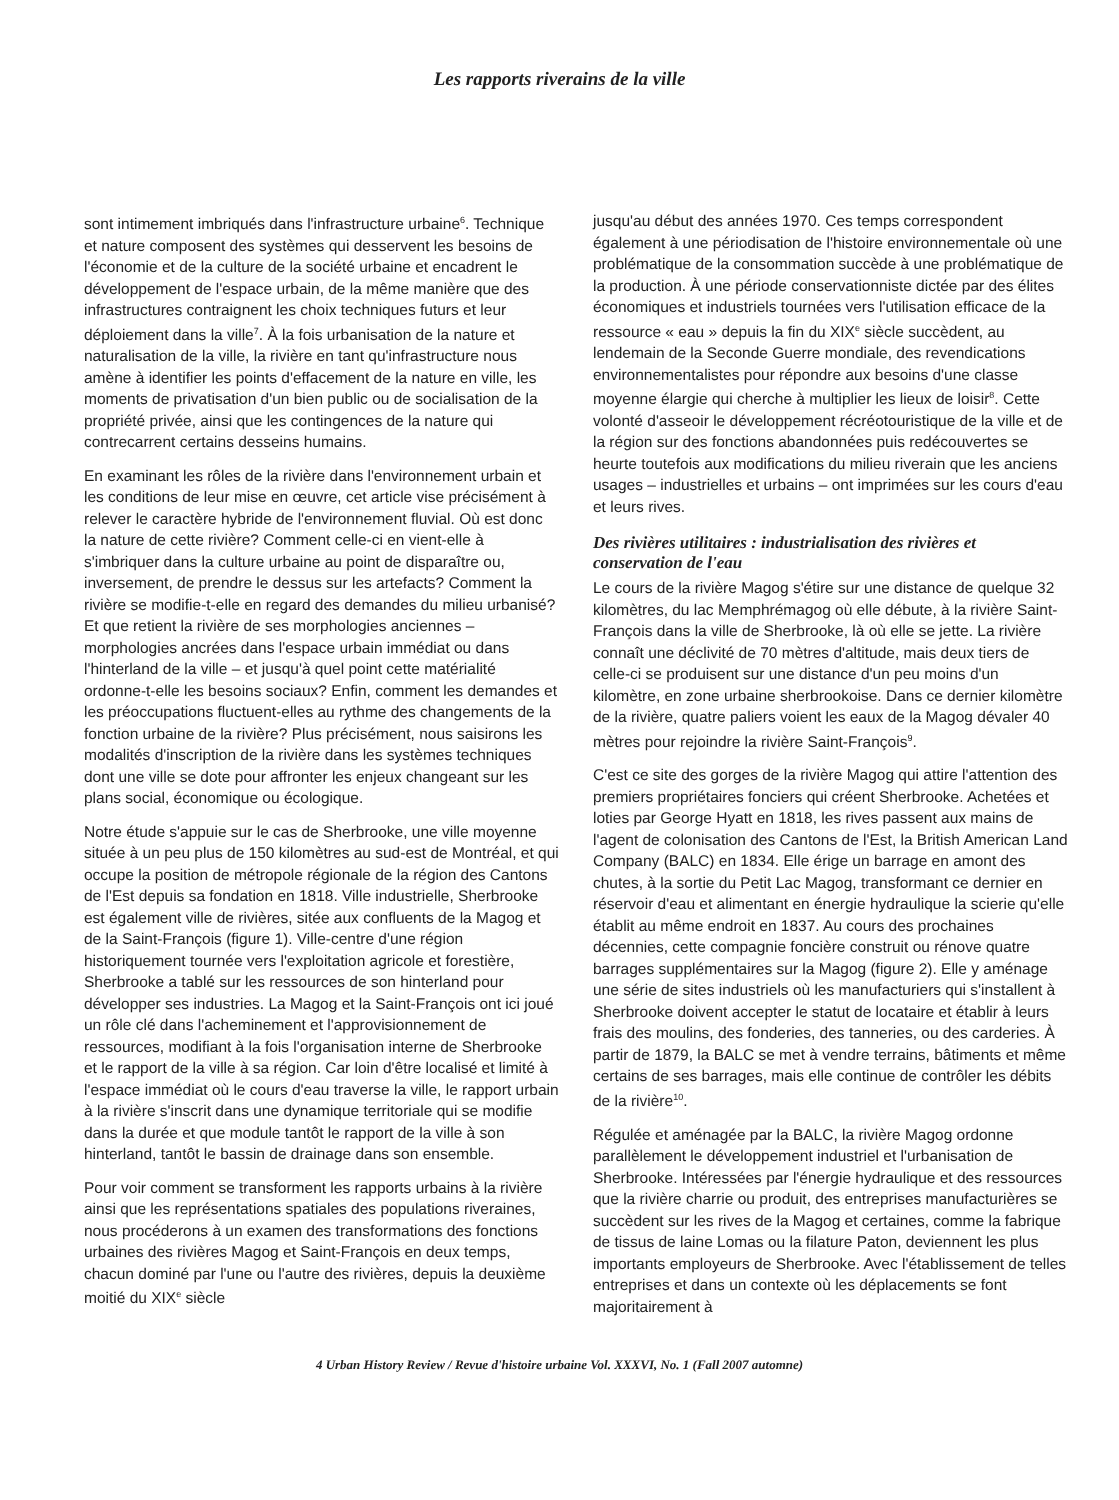Les rapports riverains de la ville
sont intimement imbriqués dans l'infrastructure urbaine<sup>6</sup>. Technique et nature composent des systèmes qui desservent les besoins de l'économie et de la culture de la société urbaine et encadrent le développement de l'espace urbain, de la même manière que des infrastructures contraignent les choix techniques futurs et leur déploiement dans la ville<sup>7</sup>. À la fois urbanisation de la nature et naturalisation de la ville, la rivière en tant qu'infrastructure nous amène à identifier les points d'effacement de la nature en ville, les moments de privatisation d'un bien public ou de socialisation de la propriété privée, ainsi que les contingences de la nature qui contrecarrent certains desseins humains.
En examinant les rôles de la rivière dans l'environnement urbain et les conditions de leur mise en œuvre, cet article vise précisément à relever le caractère hybride de l'environnement fluvial. Où est donc la nature de cette rivière? Comment celle-ci en vient-elle à s'imbriquer dans la culture urbaine au point de disparaître ou, inversement, de prendre le dessus sur les artefacts? Comment la rivière se modifie-t-elle en regard des demandes du milieu urbanisé? Et que retient la rivière de ses morphologies anciennes – morphologies ancrées dans l'espace urbain immédiat ou dans l'hinterland de la ville – et jusqu'à quel point cette matérialité ordonne-t-elle les besoins sociaux? Enfin, comment les demandes et les préoccupations fluctuent-elles au rythme des changements de la fonction urbaine de la rivière? Plus précisément, nous saisirons les modalités d'inscription de la rivière dans les systèmes techniques dont une ville se dote pour affronter les enjeux changeant sur les plans social, économique ou écologique.
Notre étude s'appuie sur le cas de Sherbrooke, une ville moyenne située à un peu plus de 150 kilomètres au sud-est de Montréal, et qui occupe la position de métropole régionale de la région des Cantons de l'Est depuis sa fondation en 1818. Ville industrielle, Sherbrooke est également ville de rivières, sitée aux confluents de la Magog et de la Saint-François (figure 1). Ville-centre d'une région historiquement tournée vers l'exploitation agricole et forestière, Sherbrooke a tablé sur les ressources de son hinterland pour développer ses industries. La Magog et la Saint-François ont ici joué un rôle clé dans l'acheminement et l'approvisionnement de ressources, modifiant à la fois l'organisation interne de Sherbrooke et le rapport de la ville à sa région. Car loin d'être localisé et limité à l'espace immédiat où le cours d'eau traverse la ville, le rapport urbain à la rivière s'inscrit dans une dynamique territoriale qui se modifie dans la durée et que module tantôt le rapport de la ville à son hinterland, tantôt le bassin de drainage dans son ensemble.
Pour voir comment se transforment les rapports urbains à la rivière ainsi que les représentations spatiales des populations riveraines, nous procéderons à un examen des transformations des fonctions urbaines des rivières Magog et Saint-François en deux temps, chacun dominé par l'une ou l'autre des rivières, depuis la deuxième moitié du XIX<sup>e</sup> siècle
jusqu'au début des années 1970. Ces temps correspondent également à une périodisation de l'histoire environnementale où une problématique de la consommation succède à une problématique de la production. À une période conservationniste dictée par des élites économiques et industriels tournées vers l'utilisation efficace de la ressource « eau » depuis la fin du XIX<sup>e</sup> siècle succèdent, au lendemain de la Seconde Guerre mondiale, des revendications environnementalistes pour répondre aux besoins d'une classe moyenne élargie qui cherche à multiplier les lieux de loisir<sup>8</sup>. Cette volonté d'asseoir le développement récréotouristique de la ville et de la région sur des fonctions abandonnées puis redécouvertes se heurte toutefois aux modifications du milieu riverain que les anciens usages – industrielles et urbains – ont imprimées sur les cours d'eau et leurs rives.
Des rivières utilitaires : industrialisation des rivières et conservation de l'eau
Le cours de la rivière Magog s'étire sur une distance de quelque 32 kilomètres, du lac Memphrémagog où elle débute, à la rivière Saint-François dans la ville de Sherbrooke, là où elle se jette. La rivière connaît une déclivité de 70 mètres d'altitude, mais deux tiers de celle-ci se produisent sur une distance d'un peu moins d'un kilomètre, en zone urbaine sherbrookoise. Dans ce dernier kilomètre de la rivière, quatre paliers voient les eaux de la Magog dévaler 40 mètres pour rejoindre la rivière Saint-François<sup>9</sup>.
C'est ce site des gorges de la rivière Magog qui attire l'attention des premiers propriétaires fonciers qui créent Sherbrooke. Achetées et loties par George Hyatt en 1818, les rives passent aux mains de l'agent de colonisation des Cantons de l'Est, la British American Land Company (BALC) en 1834. Elle érige un barrage en amont des chutes, à la sortie du Petit Lac Magog, transformant ce dernier en réservoir d'eau et alimentant en énergie hydraulique la scierie qu'elle établit au même endroit en 1837. Au cours des prochaines décennies, cette compagnie foncière construit ou rénove quatre barrages supplémentaires sur la Magog (figure 2). Elle y aménage une série de sites industriels où les manufacturiers qui s'installent à Sherbrooke doivent accepter le statut de locataire et établir à leurs frais des moulins, des fonderies, des tanneries, ou des carderies. À partir de 1879, la BALC se met à vendre terrains, bâtiments et même certains de ses barrages, mais elle continue de contrôler les débits de la rivière<sup>10</sup>.
Régulée et aménagée par la BALC, la rivière Magog ordonne parallèlement le développement industriel et l'urbanisation de Sherbrooke. Intéressées par l'énergie hydraulique et des ressources que la rivière charrie ou produit, des entreprises manufacturières se succèdent sur les rives de la Magog et certaines, comme la fabrique de tissus de laine Lomas ou la filature Paton, deviennent les plus importants employeurs de Sherbrooke. Avec l'établissement de telles entreprises et dans un contexte où les déplacements se font majoritairement à
4 Urban History Review / Revue d'histoire urbaine Vol. XXXVI, No. 1 (Fall 2007 automne)